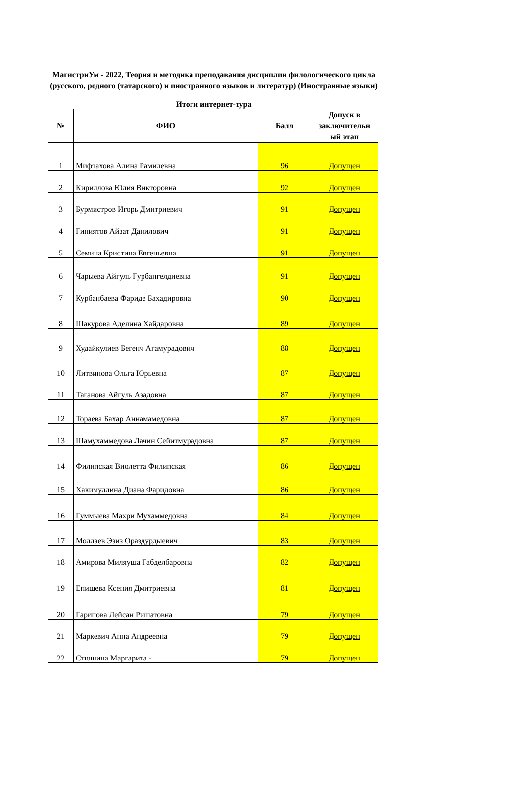МагистриУм - 2022, Теория и методика преподавания дисциплин филологического цикла (русского, родного (татарского) и иностранного языков и литератур) (Иностранные языки)
Итоги интернет-тура
| № | ФИО | Балл | Допуск в заключительн ый этап |
| --- | --- | --- | --- |
| 1 | Мифтахова Алина Рамилевна | 96 | Допущен |
| 2 | Кириллова Юлия Викторовна | 92 | Допущен |
| 3 | Бурмистров Игорь Дмитриевич | 91 | Допущен |
| 4 | Гиниятов Айзат Данилович | 91 | Допущен |
| 5 | Семина Кристина Евгеньевна | 91 | Допущен |
| 6 | Чарыева Айгуль Гурбангелдиевна | 91 | Допущен |
| 7 | Курбанбаева Фариде Бахадировна | 90 | Допущен |
| 8 | Шакурова Аделина Хайдаровна | 89 | Допущен |
| 9 | Худайкулиев Бегенч Агамурадович | 88 | Допущен |
| 10 | Литвинова Ольга Юрьевна | 87 | Допущен |
| 11 | Таганова Айгуль Азадовна | 87 | Допущен |
| 12 | Тораева Бахар Аннамамедовна | 87 | Допущен |
| 13 | Шамухаммедова Лачин Сейитмурадовна | 87 | Допущен |
| 14 | Филипская Виолетта Филипская | 86 | Допущен |
| 15 | Хакимуллина Диана Фаридовна | 86 | Допущен |
| 16 | Гуммыева Махри Мухаммедовна | 84 | Допущен |
| 17 | Моллаев Эзиз Ораздурдыевич | 83 | Допущен |
| 18 | Амирова Миляуша Габделбаровна | 82 | Допущен |
| 19 | Епишева Ксения Дмитриевна | 81 | Допущен |
| 20 | Гарипова Лейсан Ришатовна | 79 | Допущен |
| 21 | Маркевич Анна Андреевна | 79 | Допущен |
| 22 | Стюшина Маргарита - | 79 | Допущен |